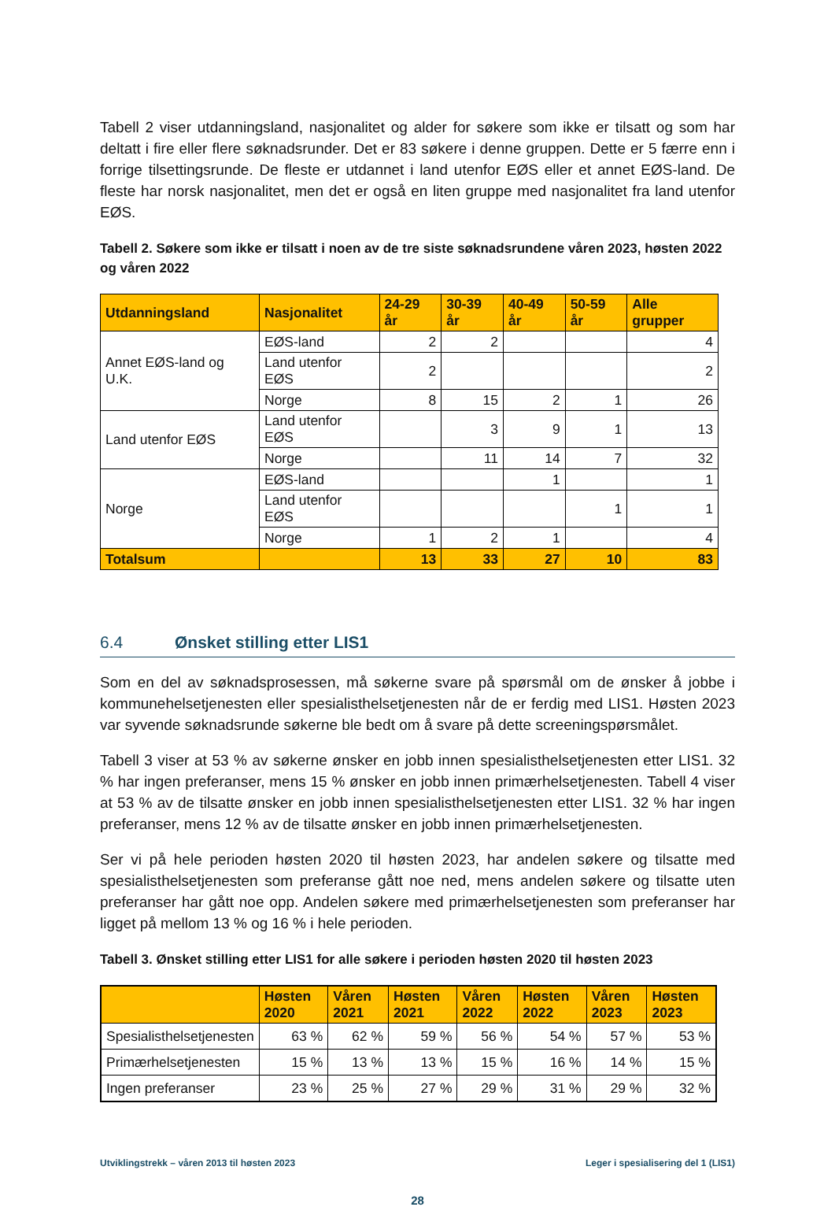Tabell 2 viser utdanningsland, nasjonalitet og alder for søkere som ikke er tilsatt og som har deltatt i fire eller flere søknadsrunder. Det er 83 søkere i denne gruppen. Dette er 5 færre enn i forrige tilsettingsrunde. De fleste er utdannet i land utenfor EØS eller et annet EØS-land. De fleste har norsk nasjonalitet, men det er også en liten gruppe med nasjonalitet fra land utenfor EØS.
Tabell 2. Søkere som ikke er tilsatt i noen av de tre siste søknadsrundene våren 2023, høsten 2022 og våren 2022
| Utdanningsland | Nasjonalitet | 24-29 år | 30-39 år | 40-49 år | 50-59 år | Alle grupper |
| --- | --- | --- | --- | --- | --- | --- |
| Annet EØS-land og U.K. | EØS-land | 2 | 2 | | | 4 |
| | Land utenfor EØS | 2 | | | | 2 |
| | Norge | 8 | 15 | 2 | 1 | 26 |
| Land utenfor EØS | Land utenfor EØS | | 3 | 9 | 1 | 13 |
| | Norge | | 11 | 14 | 7 | 32 |
| Norge | EØS-land | | | 1 | | 1 |
| | Land utenfor EØS | | | | 1 | 1 |
| | Norge | 1 | 2 | 1 | | 4 |
| Totalsum | | 13 | 33 | 27 | 10 | 83 |
6.4 Ønsket stilling etter LIS1
Som en del av søknadsprosessen, må søkerne svare på spørsmål om de ønsker å jobbe i kommunehelsetjenesten eller spesialisthelsetjenesten når de er ferdig med LIS1. Høsten 2023 var syvende søknadsrunde søkerne ble bedt om å svare på dette screeningspørsmålet.
Tabell 3 viser at 53 % av søkerne ønsker en jobb innen spesialisthelsetjenesten etter LIS1. 32 % har ingen preferanser, mens 15 % ønsker en jobb innen primærhelsetjenesten. Tabell 4 viser at 53 % av de tilsatte ønsker en jobb innen spesialisthelsetjenesten etter LIS1. 32 % har ingen preferanser, mens 12 % av de tilsatte ønsker en jobb innen primærhelsetjenesten.
Ser vi på hele perioden høsten 2020 til høsten 2023, har andelen søkere og tilsatte med spesialisthelsetjenesten som preferanse gått noe ned, mens andelen søkere og tilsatte uten preferanser har gått noe opp. Andelen søkere med primærhelsetjenesten som preferanser har ligget på mellom 13 % og 16 % i hele perioden.
Tabell 3. Ønsket stilling etter LIS1 for alle søkere i perioden høsten 2020 til høsten 2023
| | Høsten 2020 | Våren 2021 | Høsten 2021 | Våren 2022 | Høsten 2022 | Våren 2023 | Høsten 2023 |
| --- | --- | --- | --- | --- | --- | --- | --- |
| Spesialisthelsetjenesten | 63 % | 62 % | 59 % | 56 % | 54 % | 57 % | 53 % |
| Primærhelsetjenesten | 15 % | 13 % | 13 % | 15 % | 16 % | 14 % | 15 % |
| Ingen preferanser | 23 % | 25 % | 27 % | 29 % | 31 % | 29 % | 32 % |
Utviklingstrekk – våren 2013 til høsten 2023 Leger i spesialisering del 1 (LIS1)
28